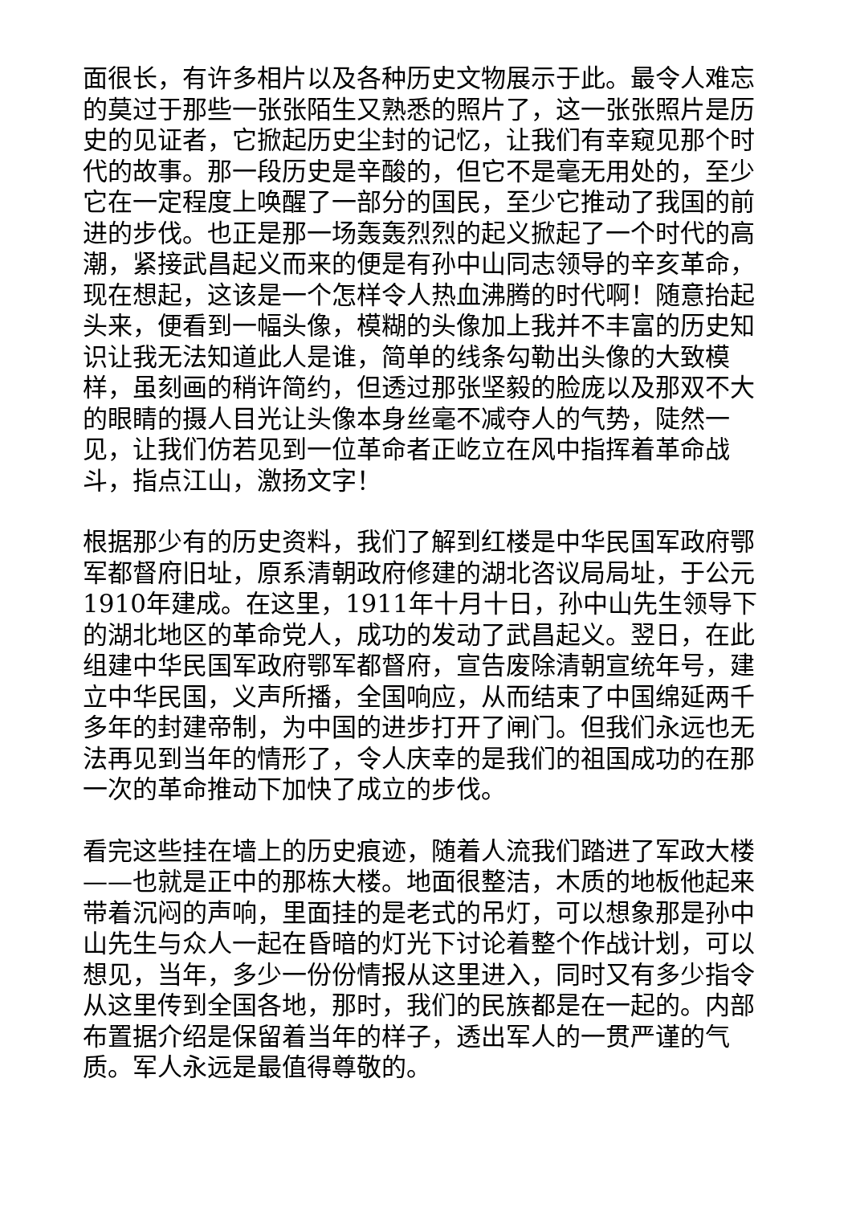面很长，有许多相片以及各种历史文物展示于此。最令人难忘的莫过于那些一张张陌生又熟悉的照片了，这一张张照片是历史的见证者，它掀起历史尘封的记忆，让我们有幸窥见那个时代的故事。那一段历史是辛酸的，但它不是毫无用处的，至少它在一定程度上唤醒了一部分的国民，至少它推动了我国的前进的步伐。也正是那一场轰轰烈烈的起义掀起了一个时代的高潮，紧接武昌起义而来的便是有孙中山同志领导的辛亥革命，现在想起，这该是一个怎样令人热血沸腾的时代啊！随意抬起头来，便看到一幅头像，模糊的头像加上我并不丰富的历史知识让我无法知道此人是谁，简单的线条勾勒出头像的大致模样，虽刻画的稍许简约，但透过那张坚毅的脸庞以及那双不大的眼睛的摄人目光让头像本身丝毫不减夺人的气势，陡然一见，让我们仿若见到一位革命者正屹立在风中指挥着革命战斗，指点江山，激扬文字！
根据那少有的历史资料，我们了解到红楼是中华民国军政府鄂军都督府旧址，原系清朝政府修建的湖北咨议局局址，于公元1910年建成。在这里，1911年十月十日，孙中山先生领导下的湖北地区的革命党人，成功的发动了武昌起义。翌日，在此组建中华民国军政府鄂军都督府，宣告废除清朝宣统年号，建立中华民国，义声所播，全国响应，从而结束了中国绵延两千多年的封建帝制，为中国的进步打开了闸门。但我们永远也无法再见到当年的情形了，令人庆幸的是我们的祖国成功的在那一次的革命推动下加快了成立的步伐。
看完这些挂在墙上的历史痕迹，随着人流我们踏进了军政大楼——也就是正中的那栋大楼。地面很整洁，木质的地板他起来带着沉闷的声响，里面挂的是老式的吊灯，可以想象那是孙中山先生与众人一起在昏暗的灯光下讨论着整个作战计划，可以想见，当年，多少一份份情报从这里进入，同时又有多少指令从这里传到全国各地，那时，我们的民族都是在一起的。内部布置据介绍是保留着当年的样子，透出军人的一贯严谨的气质。军人永远是最值得尊敬的。